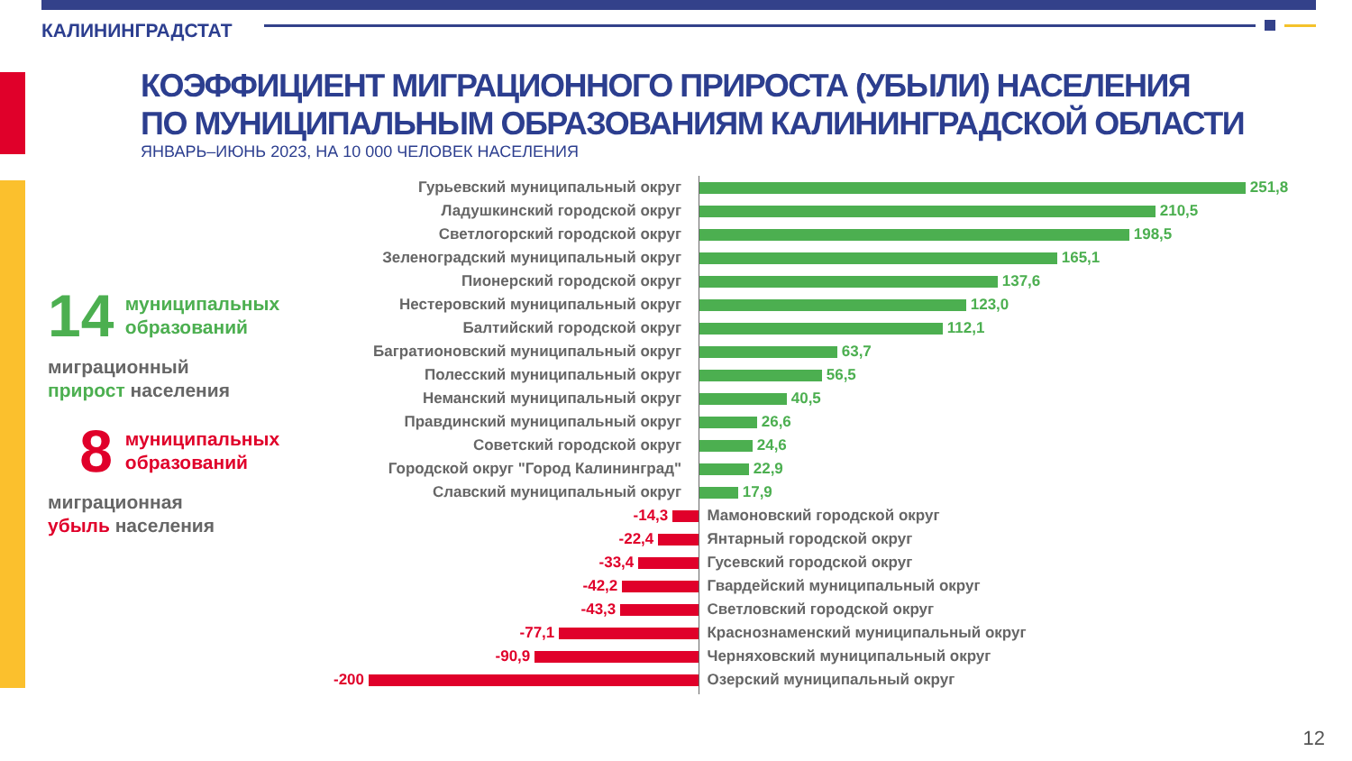КАЛИНИНГРАДСТАТ
КОЭФФИЦИЕНТ МИГРАЦИОННОГО ПРИРОСТА (УБЫЛИ) НАСЕЛЕНИЯ
ПО МУНИЦИПАЛЬНЫМ ОБРАЗОВАНИЯМ КАЛИНИНГРАДСКОЙ ОБЛАСТИ
ЯНВАРЬ–ИЮНЬ 2023, НА 10 000 ЧЕЛОВЕК НАСЕЛЕНИЯ
14 муниципальных
образований
миграционный
прирост населения
8 муниципальных
образований
миграционная
убыль населения
Гурьевский муниципальный округ 251,8
Ладушкинский городской округ 210,5
Светлогорский городской округ 198,5
Зеленоградский муниципальный округ 165,1
Пионерский городской округ 137,6
Нестеровский муниципальный округ 123,0
Балтийский городской округ 112,1
Багратионовский муниципальный округ 63,7
Полесский муниципальный округ 56,5
Неманский муниципальный округ 40,5
Правдинский муниципальный округ 26,6
Советский городской округ 24,6
Городской округ "Город Калининград" 22,9
Славский муниципальный округ 17,9
-14,3 Мамоновский городской округ
-22,4 Янтарный городской округ
-33,4 Гусевский городской округ
-42,2 Гвардейский муниципальный округ
-43,3 Светловский городской округ
-77,1 Краснознаменский муниципальный округ
-90,9 Черняховский муниципальный округ
-200 Озерский муниципальный округ
12